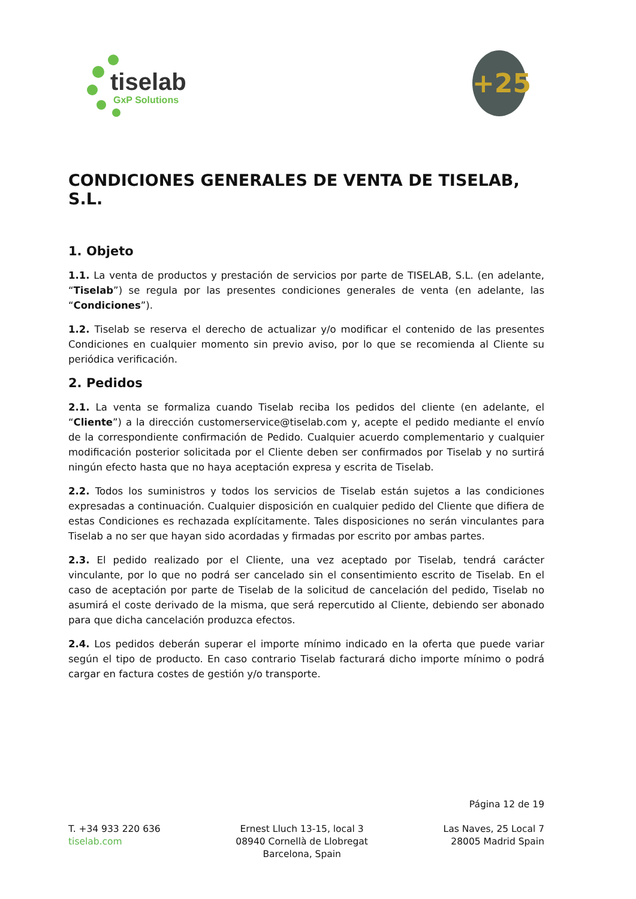tiselab
GxP Solutions
+25
CONDICIONES GENERALES DE VENTA DE TISELAB, S.L.
1. Objeto
1.1. La venta de productos y prestación de servicios por parte de TISELAB, S.L. (en adelante, “Tiselab”) se regula por las presentes condiciones generales de venta (en adelante, las “Condiciones”).
1.2. Tiselab se reserva el derecho de actualizar y/o modificar el contenido de las presentes Condiciones en cualquier momento sin previo aviso, por lo que se recomienda al Cliente su periódica verificación.
2. Pedidos
2.1. La venta se formaliza cuando Tiselab reciba los pedidos del cliente (en adelante, el “Cliente”) a la dirección customerservice@tiselab.com y, acepte el pedido mediante el envío de la correspondiente confirmación de Pedido. Cualquier acuerdo complementario y cualquier modificación posterior solicitada por el Cliente deben ser confirmados por Tiselab y no surtirá ningún efecto hasta que no haya aceptación expresa y escrita de Tiselab.
2.2. Todos los suministros y todos los servicios de Tiselab están sujetos a las condiciones expresadas a continuación. Cualquier disposición en cualquier pedido del Cliente que difiera de estas Condiciones es rechazada explícitamente. Tales disposiciones no serán vinculantes para Tiselab a no ser que hayan sido acordadas y firmadas por escrito por ambas partes.
2.3. El pedido realizado por el Cliente, una vez aceptado por Tiselab, tendrá carácter vinculante, por lo que no podrá ser cancelado sin el consentimiento escrito de Tiselab. En el caso de aceptación por parte de Tiselab de la solicitud de cancelación del pedido, Tiselab no asumirá el coste derivado de la misma, que será repercutido al Cliente, debiendo ser abonado para que dicha cancelación produzca efectos.
2.4. Los pedidos deberán superar el importe mínimo indicado en la oferta que puede variar según el tipo de producto. En caso contrario Tiselab facturará dicho importe mínimo o podrá cargar en factura costes de gestión y/o transporte.
Página 12 de 19
T. +34 933 220 636
tiselab.com
Ernest Lluch 13-15, local 3
08940 Cornellà de Llobregat
Barcelona, Spain
Las Naves, 25 Local 7
28005 Madrid Spain